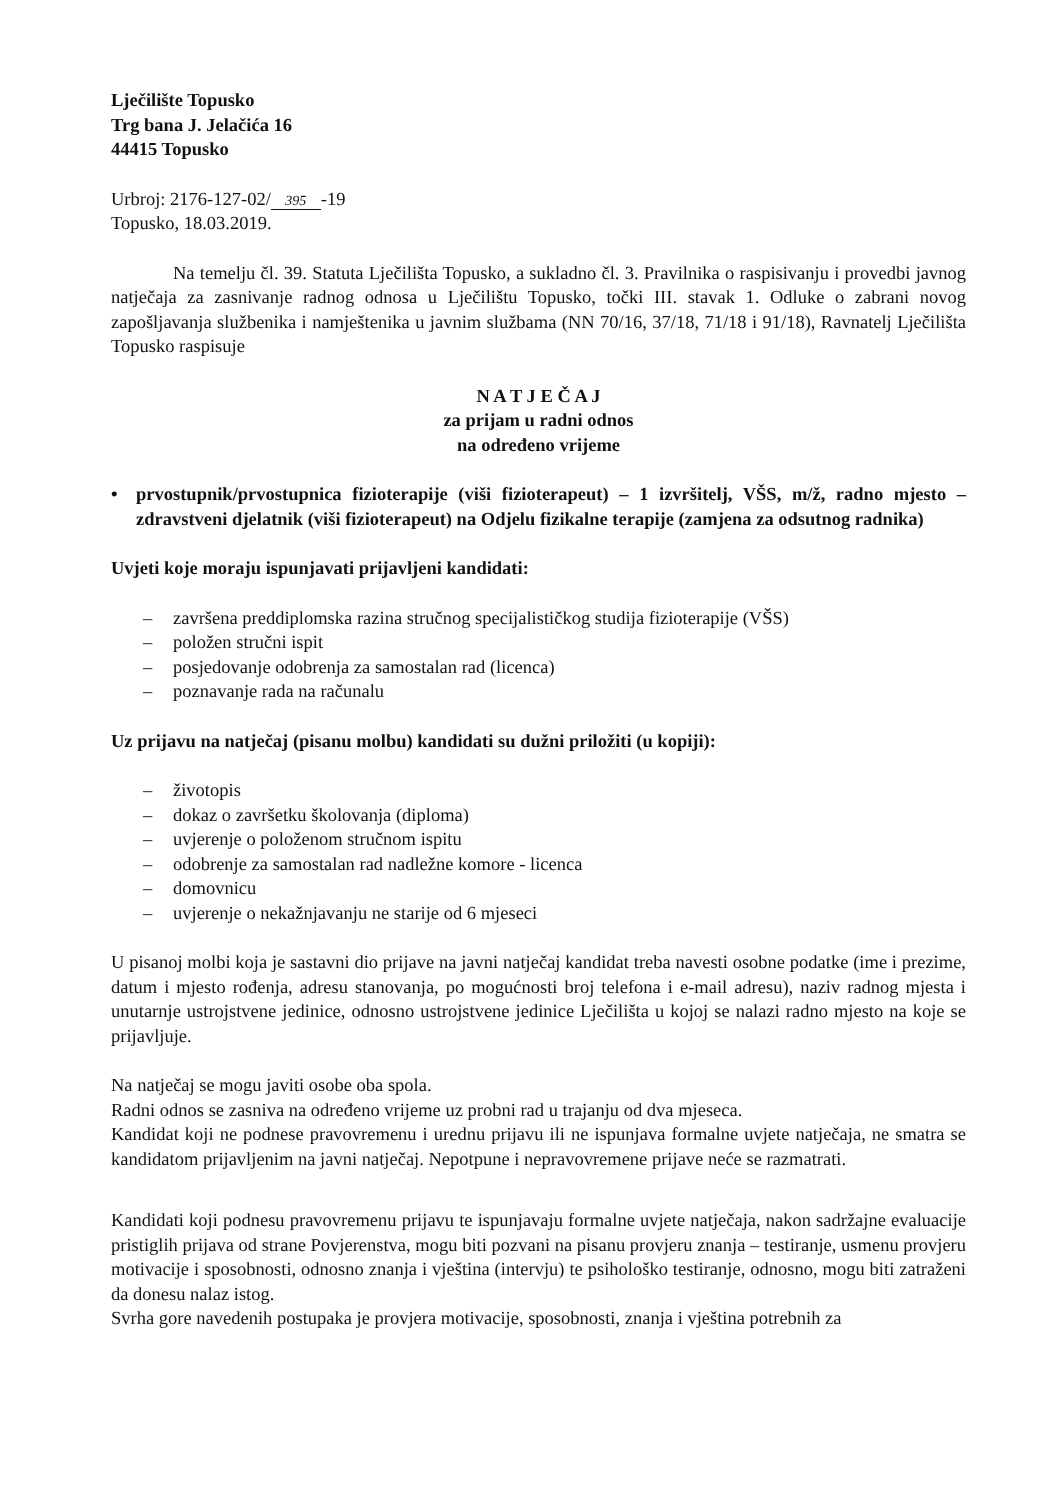Lječilište Topusko
Trg bana J. Jelačića 16
44415 Topusko
Urbroj: 2176-127-02/ 395 -19
Topusko, 18.03.2019.
Na temelju čl. 39. Statuta Lječilišta Topusko, a sukladno čl. 3. Pravilnika o raspisivanju i provedbi javnog natječaja za zasnivanje radnog odnosa u Lječilištu Topusko, točki III. stavak 1. Odluke o zabrani novog zapošljavanja službenika i namještenika u javnim službama (NN 70/16, 37/18, 71/18 i 91/18), Ravnatelj Lječilišta Topusko raspisuje
N A T J E Č A J
za prijam u radni odnos
na određeno vrijeme
• prvostupnik/prvostupnica fizioterapije (viši fizioterapeut) – 1 izvršitelj, VŠS, m/ž, radno mjesto – zdravstveni djelatnik (viši fizioterapeut) na Odjelu fizikalne terapije (zamjena za odsutnog radnika)
Uvjeti koje moraju ispunjavati prijavljeni kandidati:
– završena preddiplomska razina stručnog specijalističkog studija fizioterapije (VŠS)
– položen stručni ispit
– posjedovanje odobrenja za samostalan rad (licenca)
– poznavanje rada na računalu
Uz prijavu na natječaj (pisanu molbu) kandidati su dužni priložiti (u kopiji):
– životopis
– dokaz o završetku školovanja (diploma)
– uvjerenje o položenom stručnom ispitu
– odobrenje za samostalan rad nadležne komore - licenca
– domovnicu
– uvjerenje o nekažnjavanju ne starije od 6 mjeseci
U pisanoj molbi koja je sastavni dio prijave na javni natječaj kandidat treba navesti osobne podatke (ime i prezime, datum i mjesto rođenja, adresu stanovanja, po mogućnosti broj telefona i e-mail adresu), naziv radnog mjesta i unutarnje ustrojstvene jedinice, odnosno ustrojstvene jedinice Lječilišta u kojoj se nalazi radno mjesto na koje se prijavljuje.
Na natječaj se mogu javiti osobe oba spola.
Radni odnos se zasniva na određeno vrijeme uz probni rad u trajanju od dva mjeseca.
Kandidat koji ne podnese pravovremenu i urednu prijavu ili ne ispunjava formalne uvjete natječaja, ne smatra se kandidatom prijavljenim na javni natječaj. Nepotpune i nepravovremene prijave neće se razmatrati.
Kandidati koji podnesu pravovremenu prijavu te ispunjavaju formalne uvjete natječaja, nakon sadržajne evaluacije pristiglih prijava od strane Povjerenstva, mogu biti pozvani na pisanu provjeru znanja – testiranje, usmenu provjeru motivacije i sposobnosti, odnosno znanja i vještina (intervju) te psihološko testiranje, odnosno, mogu biti zatraženi da donesu nalaz istog.
Svrha gore navedenih postupaka je provjera motivacije, sposobnosti, znanja i vještina potrebnih za